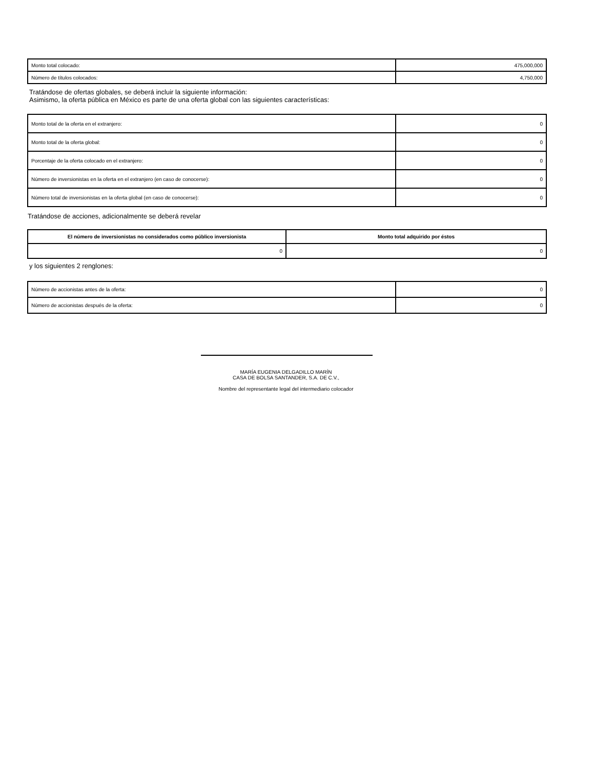| Monto total colocado: | 475,000,000 |
| Número de títulos colocados: | 4,750,000 |
Tratándose de ofertas globales, se deberá incluir la siguiente información:
Asimismo, la oferta pública en México es parte de una oferta global con las siguientes características:
| Monto total de la oferta en el extranjero: | 0 |
| Monto total de la oferta global: | 0 |
| Porcentaje de la oferta colocado en el extranjero: | 0 |
| Número de inversionistas en la oferta en el extranjero (en caso de conocerse): | 0 |
| Número total de inversionistas en la oferta global (en caso de conocerse): | 0 |
Tratándose de acciones, adicionalmente se deberá revelar
| El número de inversionistas no considerados como público inversionista | Monto total adquirido por éstos |
| --- | --- |
| 0 | 0 |
y los siguientes 2 renglones:
| Número de accionistas antes de la oferta: | 0 |
| Número de accionistas después de la oferta: | 0 |
MARÍA EUGENIA DELGADILLO MARÍN
CASA DE BOLSA SANTANDER, S.A. DE C.V.,
Nombre del representante legal del intermediario colocador